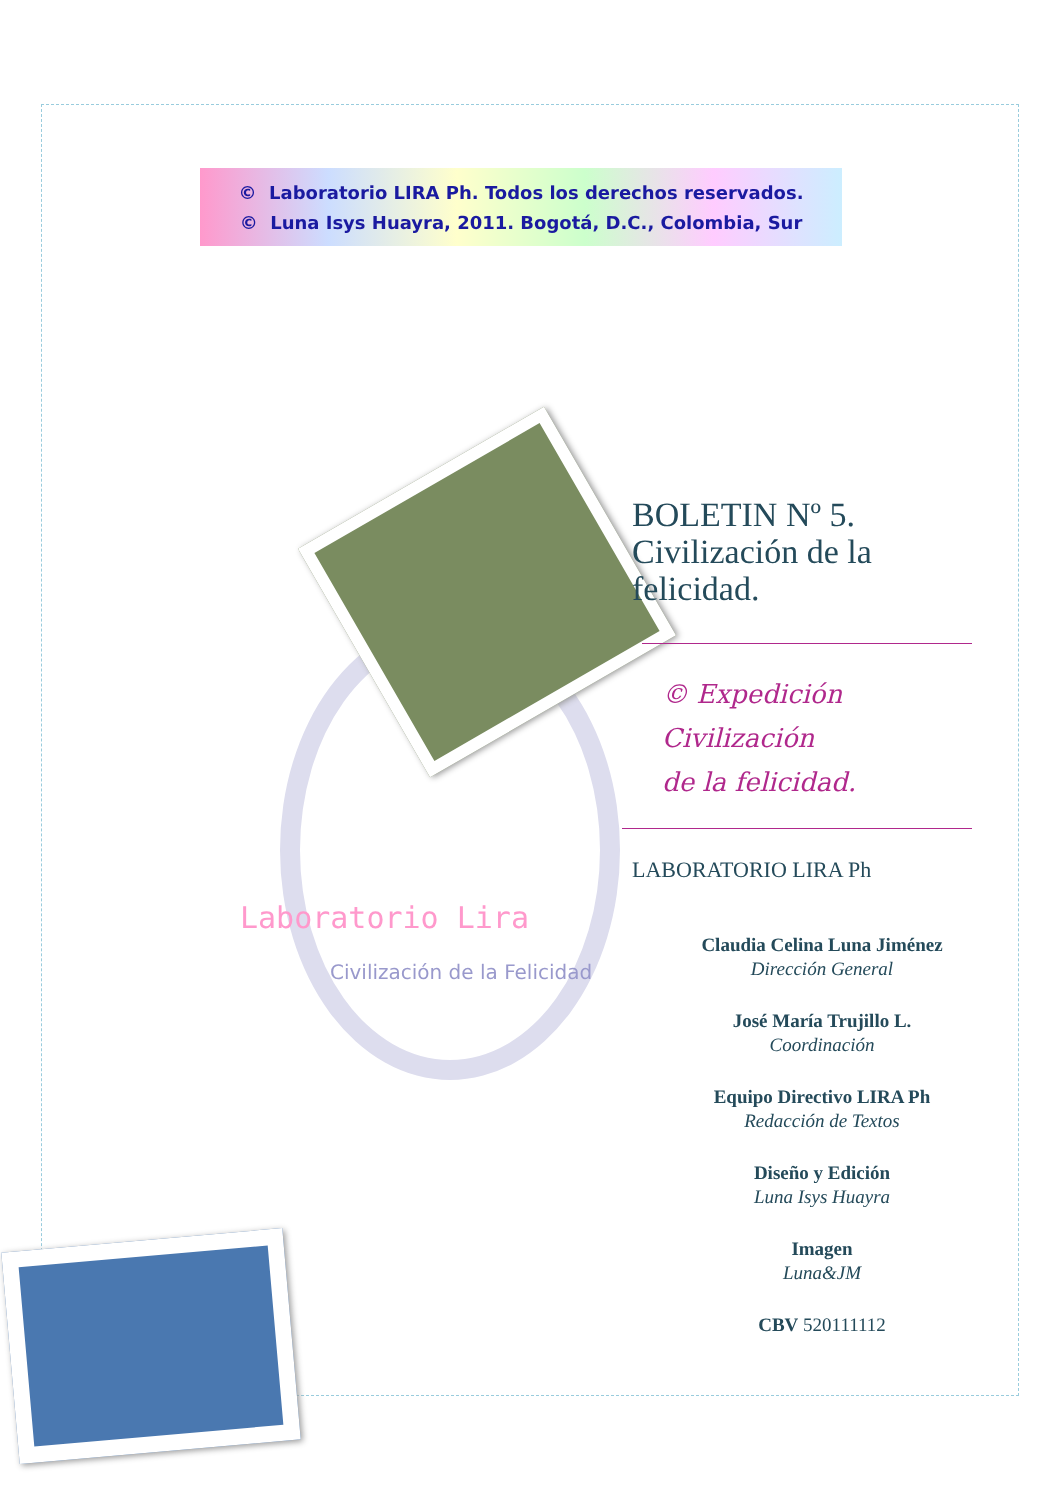© Laboratorio LIRA Ph. Todos los derechos reservados.
© Luna Isys Huayra, 2011. Bogotá, D.C., Colombia, Sur
BOLETIN Nº 5.
Civilización de la
felicidad.
© Expedición Civilización
de la felicidad.
LABORATORIO LIRA Ph
Claudia Celina Luna Jiménez
Dirección General
José María Trujillo L.
Coordinación
Equipo Directivo LIRA Ph
Redacción de Textos
Diseño y Edición
Luna Isys Huayra
Imagen
Luna&JM
CBV 520111112
Laboratorio Lira
Civilización de la Felicidad